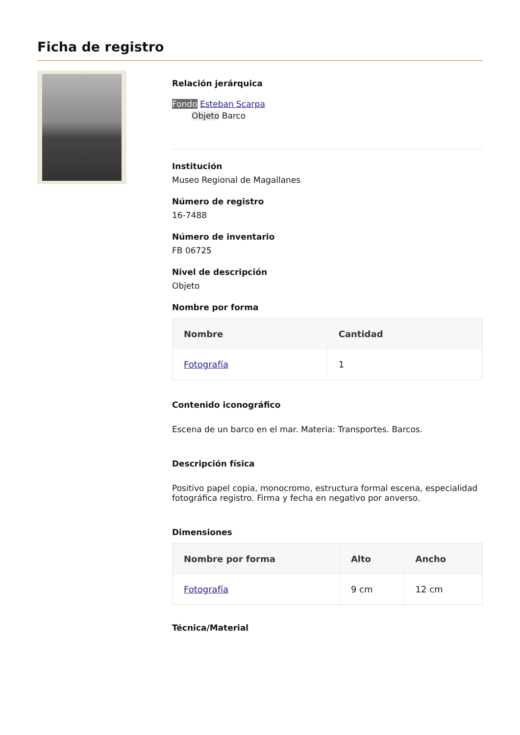Ficha de registro
Relación jerárquica
Fondo Esteban Scarpa
Objeto Barco
Institución
Museo Regional de Magallanes
Número de registro
16-7488
Número de inventario
FB 06725
Nivel de descripción
Objeto
Nombre por forma
| Nombre | Cantidad |
| --- | --- |
| Fotografía | 1 |
Contenido iconográfico
Escena de un barco en el mar. Materia: Transportes. Barcos.
Descripción física
Positivo papel copia, monocromo, estructura formal escena, especialidad fotográfica registro. Firma y fecha en negativo por anverso.
Dimensiones
| Nombre por forma | Alto | Ancho |
| --- | --- | --- |
| Fotografía | 9 cm | 12 cm |
Técnica/Material